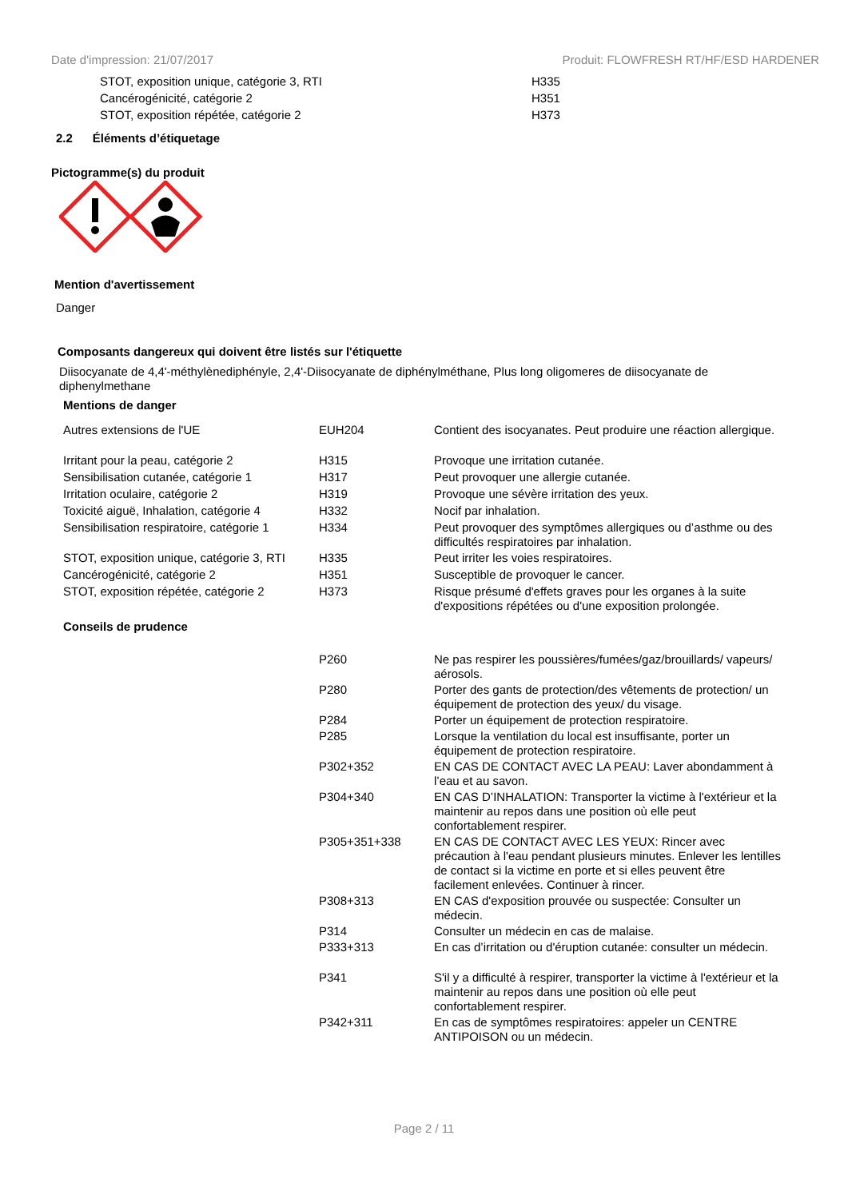Date d'impression: 21/07/2017 Produit: FLOWFRESH RT/HF/ESD HARDENER
| STOT, exposition unique, catégorie 3, RTI | H335 |
| Cancérogénicité, catégorie 2 | H351 |
| STOT, exposition répétée, catégorie 2 | H373 |
2.2 Éléments d’étiquetage
Pictogramme(s) du produit
Mention d'avertissement
Danger
Composants dangereux qui doivent être listés sur l'étiquette
Diisocyanate de 4,4'-méthylènediphényle, 2,4'-Diisocyanate de diphénylméthane, Plus long oligomeres de diisocyanate de diphenylmethane
Mentions de danger
| Autres extensions de l'UE | EUH204 | Contient des isocyanates. Peut produire une réaction allergique. |
| Irritant pour la peau, catégorie 2 | H315 | Provoque une irritation cutanée. |
| Sensibilisation cutanée, catégorie 1 | H317 | Peut provoquer une allergie cutanée. |
| Irritation oculaire, catégorie 2 | H319 | Provoque une sévère irritation des yeux. |
| Toxicité aiguë, Inhalation, catégorie 4 | H332 | Nocif par inhalation. |
| Sensibilisation respiratoire, catégorie 1 | H334 | Peut provoquer des symptômes allergiques ou d’asthme ou des difficultés respiratoires par inhalation. |
| STOT, exposition unique, catégorie 3, RTI | H335 | Peut irriter les voies respiratoires. |
| Cancérogénicité, catégorie 2 | H351 | Susceptible de provoquer le cancer. |
| STOT, exposition répétée, catégorie 2 | H373 | Risque présumé d'effets graves pour les organes à la suite d'expositions répétées ou d'une exposition prolongée. |
Conseils de prudence
| | P260 | Ne pas respirer les poussières/fumées/gaz/brouillards/ vapeurs/ aérosols. |
| | P280 | Porter des gants de protection/des vêtements de protection/ un équipement de protection des yeux/ du visage. |
| | P284 | Porter un équipement de protection respiratoire. |
| | P285 | Lorsque la ventilation du local est insuffisante, porter un équipement de protection respiratoire. |
| | P302+352 | EN CAS DE CONTACT AVEC LA PEAU: Laver abondamment à l’eau et au savon. |
| | P304+340 | EN CAS D’INHALATION: Transporter la victime à l'extérieur et la maintenir au repos dans une position où elle peut confortablement respirer. |
| | P305+351+338 | EN CAS DE CONTACT AVEC LES YEUX: Rincer avec précaution à l'eau pendant plusieurs minutes. Enlever les lentilles de contact si la victime en porte et si elles peuvent être facilement enlevées. Continuer à rincer. |
| | P308+313 | EN CAS d'exposition prouvée ou suspectée: Consulter un médecin. |
| | P314 | Consulter un médecin en cas de malaise. |
| | P333+313 | En cas d’irritation ou d'éruption cutanée: consulter un médecin. |
| | P341 | S'il y a difficulté à respirer, transporter la victime à l'extérieur et la maintenir au repos dans une position où elle peut confortablement respirer. |
| | P342+311 | En cas de symptômes respiratoires: appeler un CENTRE ANTIPOISON ou un médecin. |
Page 2 / 11